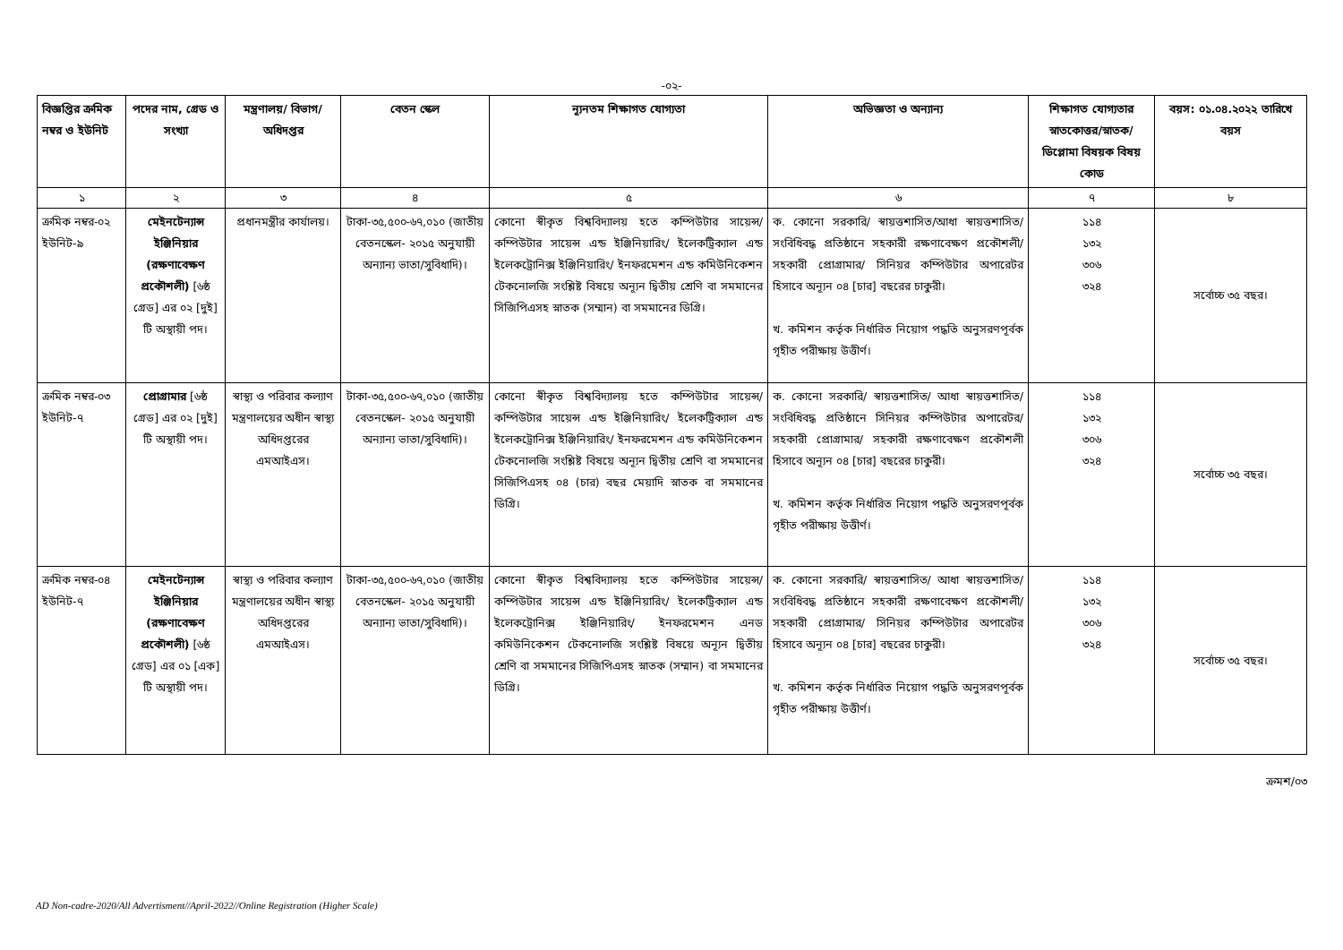-০২-
| বিজ্ঞপ্তির ক্রমিক নম্বর ও ইউনিট | পদের নাম, গ্রেড ও সংখ্যা | মন্ত্রণালয়/ বিভাগ/ অধিদপ্তর | বেতন স্কেল | ন্যূনতম শিক্ষাগত যোগ্যতা | অভিজ্ঞতা ও অন্যান্য | শিক্ষাগত যোগ্যতার স্নাতকোত্তর/স্নাতক/ ডিপ্লোমা বিষয়ক বিষয় কোড | বয়স: ০১.০৪.২০২২ তারিখে বয়স |
| --- | --- | --- | --- | --- | --- | --- | --- |
| ১ | ২ | ৩ | ৪ | ৫ | ৬ | ৭ | ৮ |
| ক্রমিক নম্বর-০২ ইউনিট-৯ | মেইনটেন্যান্স ইঞ্জিনিয়ার (রক্ষণাবেক্ষণ প্রকৌশলী) [৬ষ্ঠ গ্রেড] এর ০২ [দুই] টি অস্থায়ী পদ। | প্রধানমন্ত্রীর কার্যালয়। | টাকা-৩৫,৫০০-৬৭,০১০ (জাতীয় বেতনস্কেল- ২০১৫ অনুযায়ী অন্যান্য ভাতা/সুবিধাদি)। | কোনো স্বীকৃত বিশ্ববিদ্যালয় হতে কম্পিউটার সায়েন্স/কম্পিউটার সায়েন্স এন্ড ইঞ্জিনিয়ারিং/ ইলেকট্রিক্যাল এন্ড ইলেকট্রোনিক্স ইঞ্জিনিয়ারিং/ ইনফরমেশন এন্ড কমিউনিকেশন টেকনোলজি সংশ্লিষ্ট বিষয়ে অন্যূন দ্বিতীয় শ্রেণি বা সমমানের সিজিপিএসহ স্নাতক (সম্মান) বা সমমানের ডিগ্রি। | ক. কোনো সরকারি/ স্বায়ত্তশাসিত/আধা স্বায়ত্তশাসিত/সংবিধিবদ্ধ প্রতিষ্ঠানে সহকারী রক্ষণাবেক্ষণ প্রকৌশলী/সহকারী প্রোগ্রামার/ সিনিয়র কম্পিউটার অপারেটর হিসাবে অন্যূন ০৪ [চার] বছরের চাকুরী। খ. কমিশন কর্তৃক নির্ধারিত নিয়োগ পদ্ধতি অনুসরণপূর্বক গৃহীত পরীক্ষায় উত্তীর্ণ। | ১১৪ ১৩২ ৩০৬ ৩২৪ | সর্বোচ্চ ৩৫ বছর। |
| ক্রমিক নম্বর-০৩ ইউনিট-৭ | প্রোগ্রামার [৬ষ্ঠ গ্রেড] এর ০২ [দুই] টি অস্থায়ী পদ। | স্বাস্থ্য ও পরিবার কল্যাণ মন্ত্রণালয়ের অধীন স্বাস্থ্য অধিদপ্তরের এমআইএস। | টাকা-৩৫,৫০০-৬৭,০১০ (জাতীয় বেতনস্কেল- ২০১৫ অনুযায়ী অন্যান্য ভাতা/সুবিধাদি)। | কোনো স্বীকৃত বিশ্ববিদ্যালয় হতে কম্পিউটার সায়েন্স/কম্পিউটার সায়েন্স এন্ড ইঞ্জিনিয়ারিং/ ইলেকট্রিক্যাল এন্ড ইলেকট্রোনিক্স ইঞ্জিনিয়ারিং/ ইনফরমেশন এন্ড কমিউনিকেশন টেকনোলজি সংশ্লিষ্ট বিষয়ে অন্যূন দ্বিতীয় শ্রেণি বা সমমানের সিজিপিএসহ ০৪ (চার) বছর মেয়াদি স্নাতক বা সমমানের ডিগ্রি। | ক. কোনো সরকারি/ স্বায়ত্তশাসিত/ আধা স্বায়ত্তশাসিত/ সংবিধিবদ্ধ প্রতিষ্ঠানে সিনিয়র কম্পিউটার অপারেটর/সহকারী প্রোগ্রামার/ সহকারী রক্ষণাবেক্ষণ প্রকৌশলী হিসাবে অন্যূন ০৪ [চার] বছরের চাকুরী। খ. কমিশন কর্তৃক নির্ধারিত নিয়োগ পদ্ধতি অনুসরণপূর্বক গৃহীত পরীক্ষায় উত্তীর্ণ। | ১১৪ ১৩২ ৩০৬ ৩২৪ | সর্বোচ্চ ৩৫ বছর। |
| ক্রমিক নম্বর-০৪ ইউনিট-৭ | মেইনটেন্যান্স ইঞ্জিনিয়ার (রক্ষণাবেক্ষণ প্রকৌশলী) [৬ষ্ঠ গ্রেড] এর ০১ [এক] টি অস্থায়ী পদ। | স্বাস্থ্য ও পরিবার কল্যাণ মন্ত্রণালয়ের অধীন স্বাস্থ্য অধিদপ্তরের এমআইএস। | টাকা-৩৫,৫০০-৬৭,০১০ (জাতীয় বেতনস্কেল- ২০১৫ অনুযায়ী অন্যান্য ভাতা/সুবিধাদি)। | কোনো স্বীকৃত বিশ্ববিদ্যালয় হতে কম্পিউটার সায়েন্স/কম্পিউটার সায়েন্স এন্ড ইঞ্জিনিয়ারিং/ ইলেকট্রিক্যাল এন্ড ইলেকট্রোনিক্স ইঞ্জিনিয়ারিং/ ইনফরমেশন এনড কমিউনিকেশন টেকনোলজি সংশ্লিষ্ট বিষয়ে অন্যূন দ্বিতীয় শ্রেণি বা সমমানের সিজিপিএসহ স্নাতক (সম্মান) বা সমমানের ডিগ্রি। | ক. কোনো সরকারি/ স্বায়ত্তশাসিত/ আধা স্বায়ত্তশাসিত/সংবিধিবদ্ধ প্রতিষ্ঠানে সহকারী রক্ষণাবেক্ষণ প্রকৌশলী/সহকারী প্রোগ্রামার/ সিনিয়র কম্পিউটার অপারেটর হিসাবে অন্যূন ০৪ [চার] বছরের চাকুরী। খ. কমিশন কর্তৃক নির্ধারিত নিয়োগ পদ্ধতি অনুসরণপূর্বক গৃহীত পরীক্ষায় উত্তীর্ণ। | ১১৪ ১৩২ ৩০৬ ৩২৪ | সর্বোচ্চ ৩৫ বছর। |
ক্রমশ/০৩
AD Non-cadre-2020/All Advertisment//April-2022//Online Registration (Higher Scale)